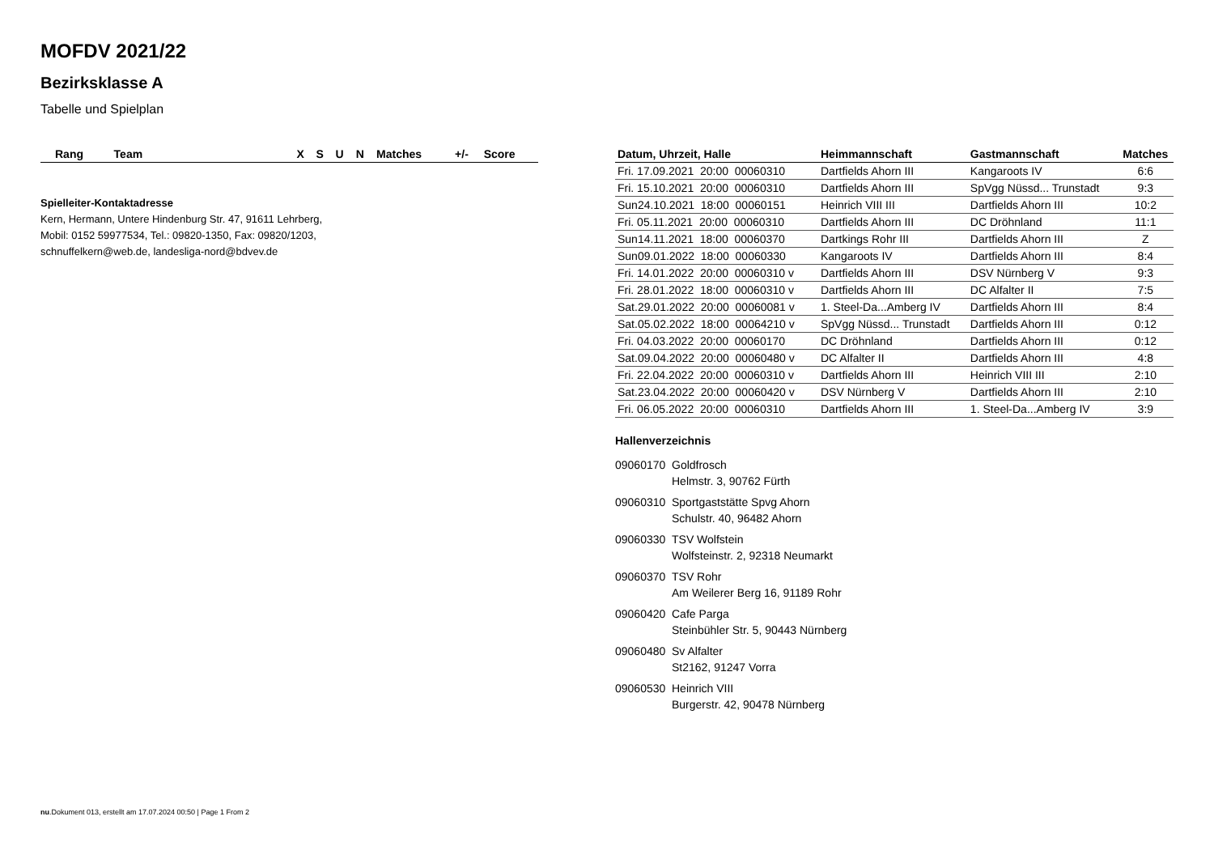MOFDV 2021/22
Bezirksklasse A
Tabelle und Spielplan
| Rang | Team | X | S | U | N | Matches | +/- | Score |
| --- | --- | --- | --- | --- | --- | --- | --- | --- |
Spielleiter-Kontaktadresse
Kern, Hermann, Untere Hindenburg Str. 47, 91611 Lehrberg,
Mobil: 0152 59977534, Tel.: 09820-1350, Fax: 09820/1203,
schnuffelkern@web.de, landesliga-nord@bdvev.de
| Datum, Uhrzeit, Halle | Heimmannschaft | Gastmannschaft | Matches |
| --- | --- | --- | --- |
| Fri. 17.09.2021 20:00 00060310 | Dartfields Ahorn III | Kangaroots IV | 6:6 |
| Fri. 15.10.2021 20:00 00060310 | Dartfields Ahorn III | SpVgg Nüssd... Trunstadt | 9:3 |
| Sun24.10.2021 18:00 00060151 | Heinrich VIII III | Dartfields Ahorn III | 10:2 |
| Fri. 05.11.2021 20:00 00060310 | Dartfields Ahorn III | DC Dröhnland | 11:1 |
| Sun14.11.2021 18:00 00060370 | Dartkings Rohr III | Dartfields Ahorn III | Z |
| Sun09.01.2022 18:00 00060330 | Kangaroots IV | Dartfields Ahorn III | 8:4 |
| Fri. 14.01.2022 20:00 00060310 v | Dartfields Ahorn III | DSV Nürnberg V | 9:3 |
| Fri. 28.01.2022 18:00 00060310 v | Dartfields Ahorn III | DC Alfalter II | 7:5 |
| Sat.29.01.2022 20:00 00060081 v | 1. Steel-Da...Amberg IV | Dartfields Ahorn III | 8:4 |
| Sat.05.02.2022 18:00 00064210 v | SpVgg Nüssd... Trunstadt | Dartfields Ahorn III | 0:12 |
| Fri. 04.03.2022 20:00 00060170 | DC Dröhnland | Dartfields Ahorn III | 0:12 |
| Sat.09.04.2022 20:00 00060480 v | DC Alfalter II | Dartfields Ahorn III | 4:8 |
| Fri. 22.04.2022 20:00 00060310 v | Dartfields Ahorn III | Heinrich VIII III | 2:10 |
| Sat.23.04.2022 20:00 00060420 v | DSV Nürnberg V | Dartfields Ahorn III | 2:10 |
| Fri. 06.05.2022 20:00 00060310 | Dartfields Ahorn III | 1. Steel-Da...Amberg IV | 3:9 |
Hallenverzeichnis
09060170 Goldfrosch
Helmstr. 3, 90762 Fürth
09060310 Sportgaststätte Spvg Ahorn
Schulstr. 40, 96482 Ahorn
09060330 TSV Wolfstein
Wolfsteinstr. 2, 92318 Neumarkt
09060370 TSV Rohr
Am Weilerer Berg 16, 91189 Rohr
09060420 Cafe Parga
Steinbühler Str. 5, 90443 Nürnberg
09060480 Sv Alfalter
St2162, 91247 Vorra
09060530 Heinrich VIII
Burgerstr. 42, 90478 Nürnberg
nu.Dokument 013, erstellt am 17.07.2024 00:50 | Page 1 From 2